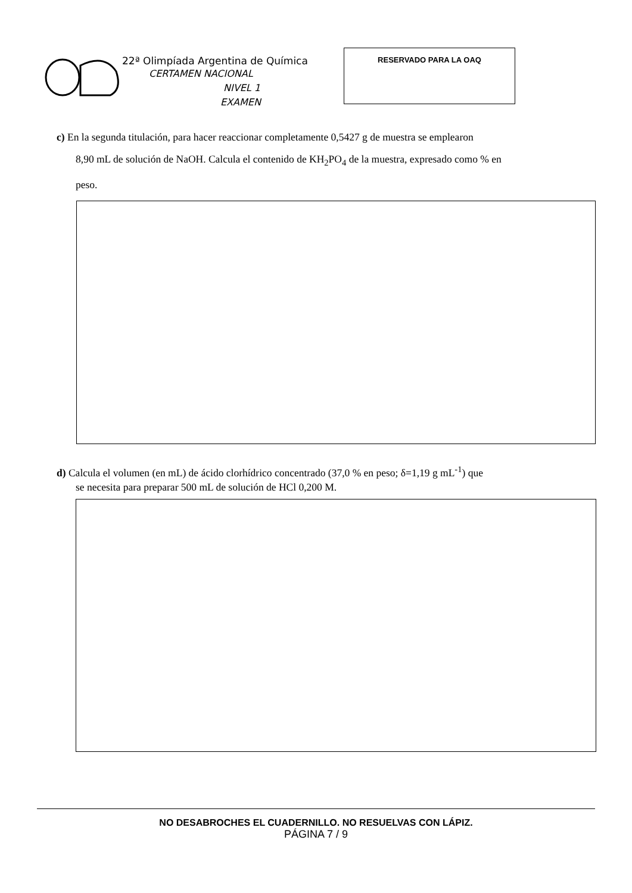22ª Olimpíada Argentina de Química
CERTAMEN NACIONAL
NIVEL 1
EXAMEN
RESERVADO PARA LA OAQ
c) En la segunda titulación, para hacer reaccionar completamente 0,5427 g de muestra se emplearon
8,90 mL de solución de NaOH. Calcula el contenido de KH<sub>2</sub>PO<sub>4</sub> de la muestra, expresado como % en
peso.
d) Calcula el volumen (en mL) de ácido clorhídrico concentrado (37,0 % en peso; δ=1,19 g mL<sup>-1</sup>) que
se necesita para preparar 500 mL de solución de HCl 0,200 M.
NO DESABROCHES EL CUADERNILLO. NO RESUELVAS CON LÁPIZ.
PÁGINA 7 / 9